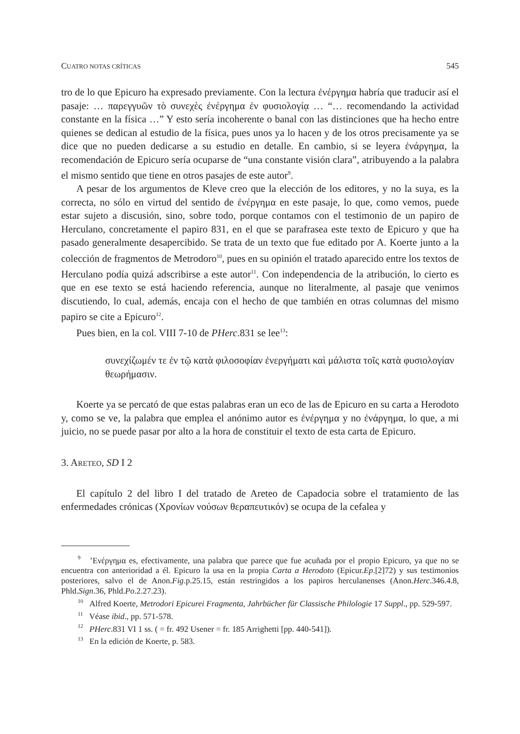CUATRO NOTAS CRÍTICAS 545
tro de lo que Epicuro ha expresado previamente. Con la lectura ἐνέργημα habría que traducir así el pasaje: … παρεγγυῶν τὸ συνεχὲς ἐνέργημα ἐν φυσιολογίᾳ … “… recomendando la actividad constante en la física …” Y esto sería incoherente o banal con las distinciones que ha hecho entre quienes se dedican al estudio de la física, pues unos ya lo hacen y de los otros precisamente ya se dice que no pueden dedicarse a su estudio en detalle. En cambio, si se leyera ἐνάργημα, la recomendación de Epicuro sería ocuparse de “una constante visión clara”, atribuyendo a la palabra el mismo sentido que tiene en otros pasajes de este autor<sup>9</sup>.
A pesar de los argumentos de Kleve creo que la elección de los editores, y no la suya, es la correcta, no sólo en virtud del sentido de ἐνέργημα en este pasaje, lo que, como vemos, puede estar sujeto a discusión, sino, sobre todo, porque contamos con el testimonio de un papiro de Herculano, concretamente el papiro 831, en el que se parafrasea este texto de Epicuro y que ha pasado generalmente desapercibido. Se trata de un texto que fue editado por A. Koerte junto a la colección de fragmentos de Metrodoro<sup>10</sup>, pues en su opinión el tratado aparecido entre los textos de Herculano podía quizá adscribirse a este autor<sup>11</sup>. Con independencia de la atribución, lo cierto es que en ese texto se está haciendo referencia, aunque no literalmente, al pasaje que venimos discutiendo, lo cual, además, encaja con el hecho de que también en otras columnas del mismo papiro se cite a Epicuro<sup>12</sup>.
Pues bien, en la col. VIII 7-10 de PHerc.831 se lee<sup>13</sup>:
συνεχίζωμέν τε ἐν τῷ κατὰ φιλοσοφίαν ἐνεργήματι καὶ μάλιστα τοῖς κατὰ φυσιολογίαν θεωρήμασιν.
Koerte ya se percató de que estas palabras eran un eco de las de Epicuro en su carta a Herodoto y, como se ve, la palabra que emplea el anónimo autor es ἐνέργημα y no ἐνάργημα, lo que, a mi juicio, no se puede pasar por alto a la hora de constituir el texto de esta carta de Epicuro.
3. ARETEO, SD I 2
El capítulo 2 del libro I del tratado de Areteo de Capadocia sobre el tratamiento de las enfermedades crónicas (Χρονίων νούσων θεραπευτικόν) se ocupa de la cefalea y
<sup>9</sup> ’Ενέργημα es, efectivamente, una palabra que parece que fue acuñada por el propio Epicuro, ya que no se encuentra con anterioridad a él. Epicuro la usa en la propia Carta a Herodoto (Epicur.Ep.[2]72) y sus testimonios posteriores, salvo el de Anon.Fig.p.25.15, están restringidos a los papiros herculanenses (Anon.Herc.346.4.8, Phld.Sign.36, Phld.Po.2.27.23).
<sup>10</sup> Alfred Koerte, Metrodori Epicurei Fragmenta, Jahrbücher für Classische Philologie 17 Suppl., pp. 529-597.
<sup>11</sup> Véase ibid., pp. 571-578.
<sup>12</sup> PHerc.831 VI 1 ss. ( = fr. 492 Usener = fr. 185 Arrighetti [pp. 440-541]).
<sup>13</sup> En la edición de Koerte, p. 583.